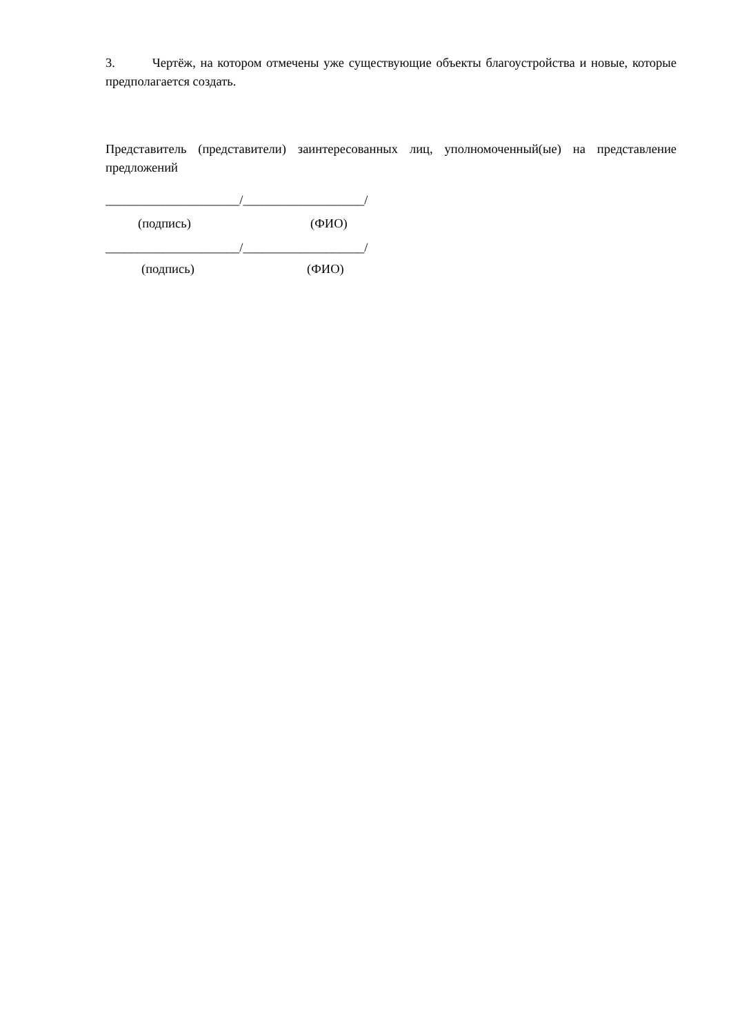3. Чертёж, на котором отмечены уже существующие объекты благоустройства и новые, которые предполагается создать.
Представитель (представители) заинтересованных лиц, уполномоченный(ые) на представление предложений
_____________________/___________________/
(подпись) (ФИО)
_____________________/___________________/
(подпись) (ФИО)